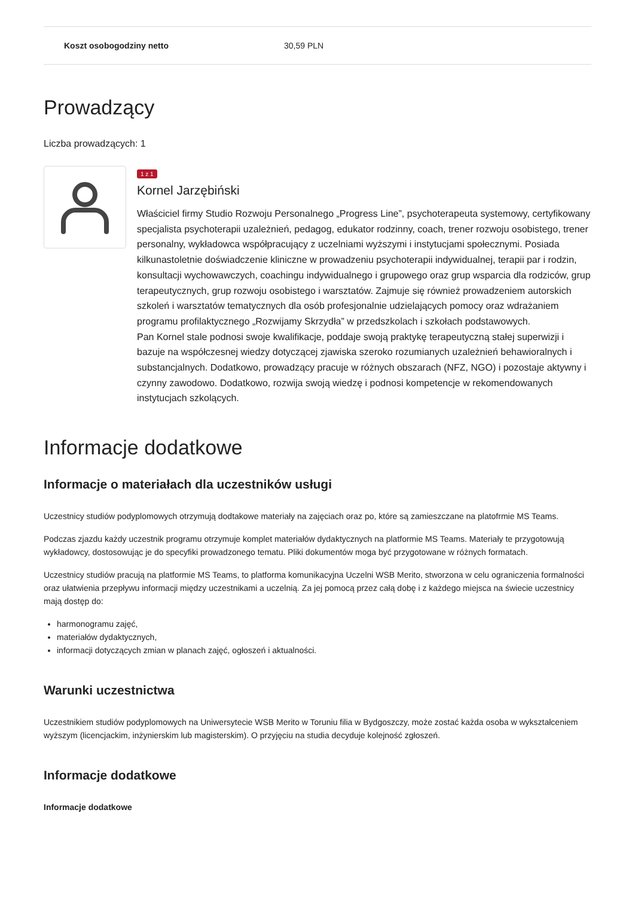| Koszt osobogodziny netto | 30,59 PLN |
Prowadzący
Liczba prowadzących: 1
1 z 1
Kornel Jarzębiński
Właściciel firmy Studio Rozwoju Personalnego „Progress Line”, psychoterapeuta systemowy, certyfikowany specjalista psychoterapii uzależnień, pedagog, edukator rodzinny, coach, trener rozwoju osobistego, trener personalny, wykładowca współpracujący z uczelniami wyższymi i instytucjami społecznymi. Posiada kilkunastoletnie doświadczenie kliniczne w prowadzeniu psychoterapii indywidualnej, terapii par i rodzin, konsultacji wychowawczych, coachingu indywidualnego i grupowego oraz grup wsparcia dla rodziców, grup terapeutycznych, grup rozwoju osobistego i warsztatów. Zajmuje się również prowadzeniem autorskich szkoleń i warsztatów tematycznych dla osób profesjonalnie udzielających pomocy oraz wdrażaniem programu profilaktycznego „Rozwijamy Skrzydła” w przedszkolach i szkołach podstawowych.
Pan Kornel stale podnosi swoje kwalifikacje, poddaje swoją praktykę terapeutyczną stałej superwizji i bazuje na współczesnej wiedzy dotyczącej zjawiska szeroko rozumianych uzależnień behawioralnych i substancjalnych. Dodatkowo, prowadzący pracuje w różnych obszarach (NFZ, NGO) i pozostaje aktywny i czynny zawodowo. Dodatkowo, rozwija swoją wiedzę i podnosi kompetencje w rekomendowanych instytucjach szkolących.
Informacje dodatkowe
Informacje o materiałach dla uczestników usługi
Uczestnicy studiów podyplomowych otrzymują dodtakowe materiały na zajęciach oraz po, które są zamieszczane na platofrmie MS Teams.
Podczas zjazdu każdy uczestnik programu otrzymuje komplet materiałów dydaktycznych na platformie MS Teams. Materiały te przygotowują wykładowcy, dostosowując je do specyfiki prowadzonego tematu. Pliki dokumentów moga być przygotowane w różnych formatach.
Uczestnicy studiów pracują na platformie MS Teams, to platforma komunikacyjna Uczelni WSB Merito, stworzona w celu ograniczenia formalności oraz ułatwienia przepływu informacji między uczestnikami a uczelnią. Za jej pomocą przez całą dobę i z każdego miejsca na świecie uczestnicy mają dostęp do:
harmonogramu zajęć,
materiałów dydaktycznych,
informacji dotyczących zmian w planach zajęć, ogłoszeń i aktualności.
Warunki uczestnictwa
Uczestnikiem studiów podyplomowych na Uniwersytecie WSB Merito w Toruniu filia w Bydgoszczy, może zostać każda osoba w wykształceniem wyższym (licencjackim, inżynierskim lub magisterskim). O przyjęciu na studia decyduje kolejność zgłoszeń.
Informacje dodatkowe
Informacje dodatkowe